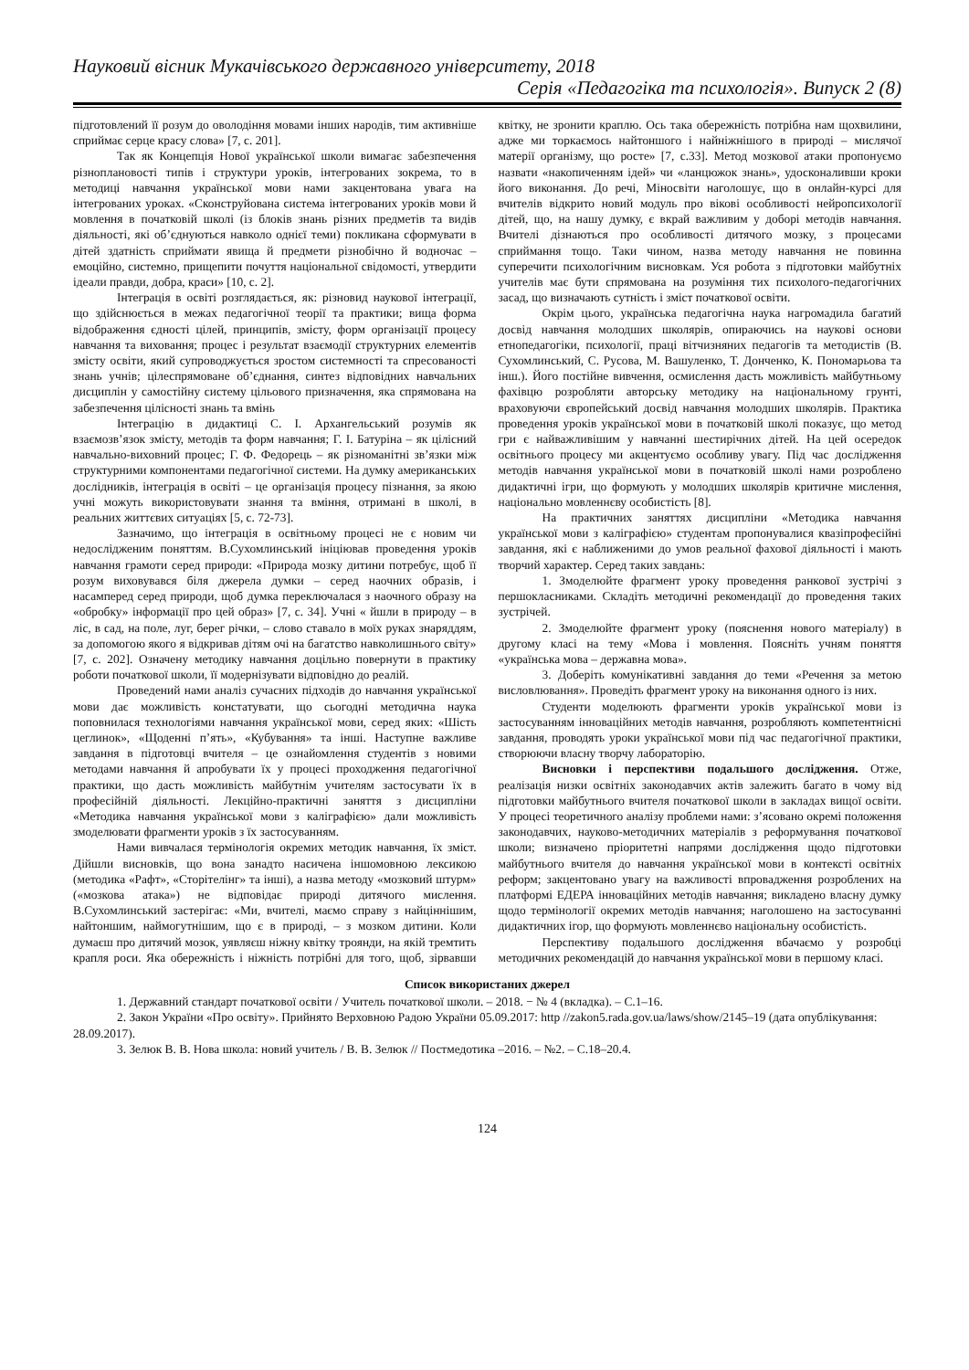Науковий вісник Мукачівського державного університету, 2018
Серія «Педагогіка та психологія». Випуск 2 (8)
підготовлений її розум до оволодіння мовами інших народів, тим активніше сприймає серце красу слова» [7, с. 201].
Так як Концепція Нової української школи вимагає забезпечення різноплановості типів і структури уроків, інтегрованих зокрема, то в методиці навчання української мови нами закцентована увага на інтегрованих уроках. «Сконструйована система інтегрованих уроків мови й мовлення в початковій школі (із блоків знань різних предметів та видів діяльності, які об’єднуються навколо однієї теми) покликана сформувати в дітей здатність сприймати явища й предмети різнобічно й водночас – емоційно, системно, прищепити почуття національної свідомості, утвердити ідеали правди, добра, краси» [10, с. 2].
Інтеграція в освіті розглядається, як: різновид наукової інтеграції, що здійснюється в межах педагогічної теорії та практики; вища форма відображення єдності цілей, принципів, змісту, форм організації процесу навчання та виховання; процес і результат взаємодії структурних елементів змісту освіти, який супроводжується зростом системності та спресованості знань учнів; цілеспрямоване об’єднання, синтез відповідних навчальних дисциплін у самостійну систему цільового призначення, яка спрямована на забезпечення цілісності знань та вмінь
Інтеграцію в дидактиці С. І. Архангельський розумів як взаємозв’язок змісту, методів та форм навчання; Г. І. Батуріна – як цілісний навчально-виховний процес; Г. Ф. Федорець – як різноманітні зв’язки між структурними компонентами педагогічної системи. На думку американських дослідників, інтеграція в освіті – це організація процесу пізнання, за якою учні можуть використовувати знання та вміння, отримані в школі, в реальних життєвих ситуаціях [5, с. 72-73].
Зазначимо, що інтеграція в освітньому процесі не є новим чи недослідженим поняттям. В.Сухомлинський ініціював проведення уроків навчання грамоти серед природи: «Природа мозку дитини потребує, щоб її розум виховувався біля джерела думки – серед наочних образів, і насамперед серед природи, щоб думка переключалася з наочного образу на «обробку» інформації про цей образ» [7, с. 34]. Учні « йшли в природу – в ліс, в сад, на поле, луг, берег річки, – слово ставало в моїх руках знаряддям, за допомогою якого я відкривав дітям очі на багатство навколишнього світу» [7, с. 202]. Означену методику навчання доцільно повернути в практику роботи початкової школи, її модернізувати відповідно до реалій.
Проведений нами аналіз сучасних підходів до навчання української мови дає можливість констатувати, що сьогодні методична наука поповнилася технологіями навчання української мови, серед яких: «Шість цеглинок», «Щоденні п’ять», «Кубування» та інші. Наступне важливе завдання в підготовці вчителя – це ознайомлення студентів з новими методами навчання й апробувати їх у процесі проходження педагогічної практики, що дасть можливість майбутнім учителям застосувати їх в професійній діяльності. Лекційно-практичні заняття з дисципліни «Методика навчання української мови з каліграфією» дали можливість змоделювати фрагменти уроків з їх застосуванням.
Нами вивчалася термінологія окремих методик навчання, їх зміст. Дійшли висновків, що вона занадто насичена іншомовною лексикою (методика «Рафт», «Сторітелінг» та інші), а назва методу «мозковий штурм» («мозкова атака») не відповідає природі дитячого мислення. В.Сухомлинський застерігає: «Ми, вчителі, маємо справу з найціннішим, найтоншим, наймогутнішим, що є в природі, – з мозком дитини. Коли думаєш про дитячий мозок, уявляєш ніжну квітку троянди, на якій тремтить крапля роси. Яка обережність і ніжність потрібні для того, щоб, зірвавши квітку, не зронити краплю. Ось така обережність потрібна нам щохвилини, адже ми торкаємось найтоншого і найніжнішого в природі – мислячої матерії організму, що росте» [7, с.33]. Метод мозкової атаки пропонуємо назвати «накопиченням ідей» чи «ланцюжок знань», удосконаливши кроки його виконання. До речі, Міносвіти наголошує, що в онлайн-курсі для вчителів відкрито новий модуль про вікові особливості нейропсихології дітей, що, на нашу думку, є вкрай важливим у доборі методів навчання. Вчителі дізнаються про особливості дитячого мозку, з процесами сприймання тощо. Таки чином, назва методу навчання не повинна суперечити психологічним висновкам. Уся робота з підготовки майбутніх учителів має бути спрямована на розуміння тих психолого-педагогічних засад, що визначають сутність і зміст початкової освіти.
Окрім цього, українська педагогічна наука нагромадила багатий досвід навчання молодших школярів, опираючись на наукові основи етнопедагогіки, психології, праці вітчизняних педагогів та методистів (В. Сухомлинський, С. Русова, М. Вашуленко, Т. Донченко, К. Пономарьова та інш.). Його постійне вивчення, осмислення дасть можливість майбутньому фахівцю розробляти авторську методику на національному грунті, враховуючи європейський досвід навчання молодших школярів. Практика проведення уроків української мови в початковій школі показує, що метод гри є найважливішим у навчанні шестирічних дітей. На цей осередок освітнього процесу ми акцентуємо особливу увагу. Під час дослідження методів навчання української мови в початковій школі нами розроблено дидактичні ігри, що формують у молодших школярів критичне мислення, національно мовленнєву особистість [8].
На практичних заняттях дисципліни «Методика навчання української мови з каліграфією» студентам пропонувалися квазіпрофесійні завдання, які є наближеними до умов реальної фахової діяльності і мають творчий характер. Серед таких завдань:
1. Змоделюйте фрагмент уроку проведення ранкової зустрічі з першокласниками. Складіть методичні рекомендації до проведення таких зустрічей.
2. Змоделюйте фрагмент уроку (пояснення нового матеріалу) в другому класі на тему «Мова і мовлення. Поясніть учням поняття «українська мова – державна мова».
3. Доберіть комунікативні завдання до теми «Речення за метою висловлювання». Проведіть фрагмент уроку на виконання одного із них.
Студенти моделюють фрагменти уроків української мови із застосуванням інноваційних методів навчання, розробляють компетентнісні завдання, проводять уроки української мови під час педагогічної практики, створюючи власну творчу лабораторію.
Висновки і перспективи подальшого дослідження. Отже, реалізація низки освітніх законодавчих актів залежить багато в чому від підготовки майбутнього вчителя початкової школи в закладах вищої освіти. У процесі теоретичного аналізу проблеми нами: з’ясовано окремі положення законодавчих, науково-методичних матеріалів з реформування початкової школи; визначено пріоритетні напрями дослідження щодо підготовки майбутнього вчителя до навчання української мови в контексті освітніх реформ; закцентовано увагу на важливості впровадження розроблених на платформі ЕДЕРА інноваційних методів навчання; викладено власну думку щодо термінології окремих методів навчання; наголошено на застосуванні дидактичних ігор, що формують мовленнєво національну особистість.
Перспективу подальшого дослідження вбачаємо у розробці методичних рекомендацій до навчання української мови в першому класі.
Список використаних джерел
1. Державний стандарт початкової освіти / Учитель початкової школи. – 2018. − № 4 (вкладка). – С.1–16.
2. Закон України «Про освіту». Прийнято Верховною Радою України 05.09.2017: http //zakon5.rada.gov.ua/laws/show/2145–19 (дата опублікування: 28.09.2017).
3. Зелюк В. В. Нова школа: новий учитель / В. В. Зелюк // Постмедотика –2016. – №2. – С.18–20.4.
124